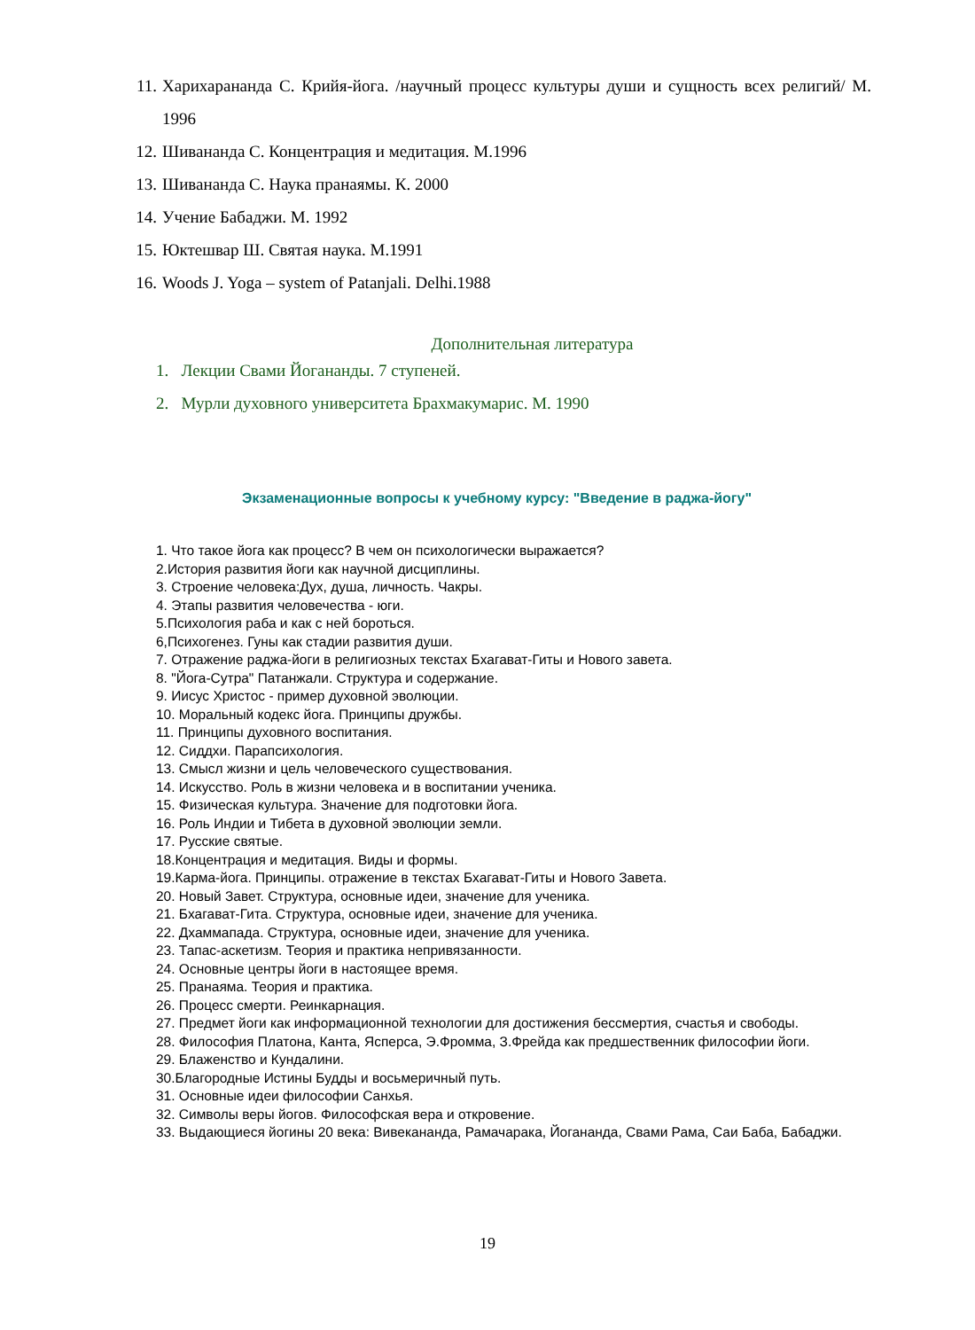11. Харихарананда С. Крийя-йога. /научный процесс культуры души и сущность всех религий/ М. 1996
12. Шивананда С. Концентрация и медитация. М.1996
13. Шивананда С. Наука пранаямы. К. 2000
14. Учение Бабаджи. М. 1992
15. Юктешвар Ш. Святая наука. М.1991
16. Woods J. Yoga – system of Patanjali. Delhi.1988
Дополнительная литература
1. Лекции Свами Йогананды. 7 ступеней.
2. Мурли духовного университета Брахмакумарис. М. 1990
Экзаменационные вопросы к учебному курсу: "Введение в раджа-йогу"
1. Что такое йога как процесс? В чем он психологически выражается?
2.История развития йоги как научной дисциплины.
3. Строение человека:Дух, душа, личность. Чакры.
4. Этапы развития человечества - юги.
5.Психология раба и как с ней бороться.
6,Психогенез. Гуны как стадии развития души.
7. Отражение раджа-йоги в религиозных текстах Бхагават-Гиты и Нового завета.
8. "Йога-Сутра" Патанжали. Структура и содержание.
9. Иисус Христос - пример духовной эволюции.
10. Моральный кодекс йога. Принципы дружбы.
11. Принципы духовного воспитания.
12. Сиддхи. Парапсихология.
13. Смысл жизни и цель человеческого существования.
14. Искусство. Роль в жизни человека и в воспитании ученика.
15. Физическая культура. Значение для подготовки йога.
16. Роль Индии и Тибета в духовной эволюции земли.
17. Русские святые.
18.Концентрация и медитация. Виды и формы.
19.Карма-йога. Принципы. отражение в текстах Бхагават-Гиты и Нового Завета.
20. Новый Завет. Структура, основные идеи, значение для ученика.
21. Бхагават-Гита. Структура, основные идеи, значение для ученика.
22. Дхаммапада. Структура, основные идеи, значение для ученика.
23. Тапас-аскетизм. Теория и практика непривязанности.
24. Основные центры йоги в настоящее время.
25. Пранаяма. Теория и практика.
26. Процесс смерти. Реинкарнация.
27. Предмет йоги как информационной технологии для достижения бессмертия, счастья и свободы.
28. Философия Платона, Канта, Ясперса, Э.Фромма, З.Фрейда как предшественник философии йоги.
29. Блаженство и Кундалини.
30.Благородные Истины Будды и восьмеричный путь.
31. Основные идеи философии Санхья.
32. Символы веры йогов. Философская вера и откровение.
33. Выдающиеся йогины 20 века: Вивекананда, Рамачарака, Йогананда, Свами Рама, Саи Баба, Бабаджи.
19